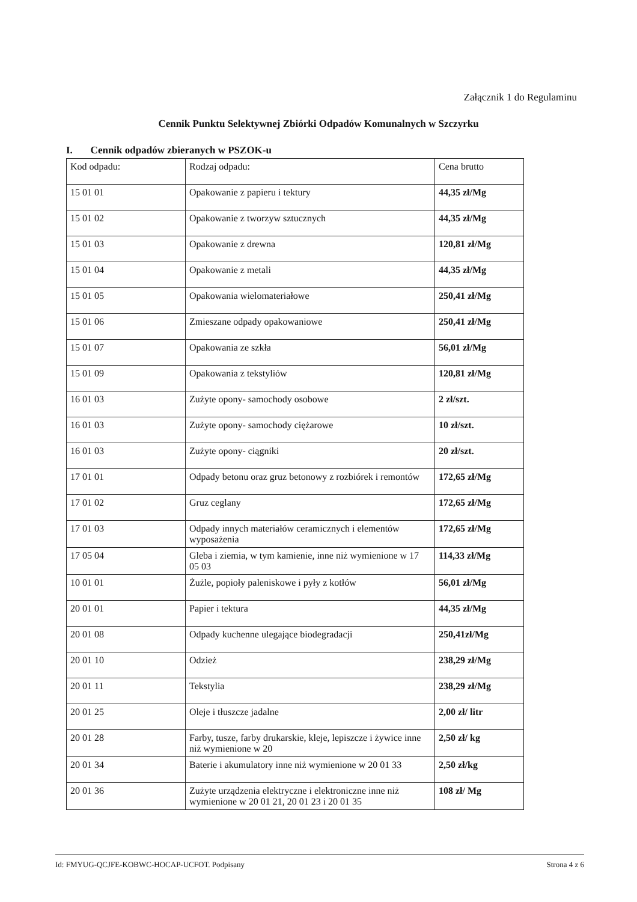Załącznik 1 do Regulaminu
Cennik Punktu Selektywnej Zbiórki Odpadów Komunalnych w Szczyrku
I. Cennik odpadów zbieranych w PSZOK-u
| Kod odpadu: | Rodzaj odpadu: | Cena brutto |
| --- | --- | --- |
| 15 01 01 | Opakowanie z papieru i tektury | 44,35 zł/Mg |
| 15 01 02 | Opakowanie z tworzyw sztucznych | 44,35 zł/Mg |
| 15 01 03 | Opakowanie z drewna | 120,81 zł/Mg |
| 15 01 04 | Opakowanie z metali | 44,35 zł/Mg |
| 15 01 05 | Opakowania wielomateriałowe | 250,41 zł/Mg |
| 15 01 06 | Zmieszane odpady opakowaniowe | 250,41 zł/Mg |
| 15 01 07 | Opakowania ze szkła | 56,01 zł/Mg |
| 15 01 09 | Opakowania z tekstyliów | 120,81 zł/Mg |
| 16 01 03 | Zużyte opony- samochody osobowe | 2 zł/szt. |
| 16 01 03 | Zużyte opony- samochody ciężarowe | 10 zł/szt. |
| 16 01 03 | Zużyte opony- ciągniki | 20 zł/szt. |
| 17 01 01 | Odpady betonu oraz gruz betonowy z rozbiórek i remontów | 172,65 zł/Mg |
| 17 01 02 | Gruz ceglany | 172,65 zł/Mg |
| 17 01 03 | Odpady innych materiałów ceramicznych i elementów wyposażenia | 172,65 zł/Mg |
| 17 05 04 | Gleba i ziemia, w tym kamienie, inne niż wymienione w 17 05 03 | 114,33 zł/Mg |
| 10 01 01 | Żużle, popioły paleniskowe i pyły z kotłów | 56,01 zł/Mg |
| 20 01 01 | Papier i tektura | 44,35 zł/Mg |
| 20 01 08 | Odpady kuchenne ulegające biodegradacji | 250,41zł/Mg |
| 20 01 10 | Odzież | 238,29 zł/Mg |
| 20 01 11 | Tekstylia | 238,29 zł/Mg |
| 20 01 25 | Oleje i tłuszcze jadalne | 2,00 zł/ litr |
| 20 01 28 | Farby, tusze, farby drukarskie, kleje, lepiszcze i żywice inne niż wymienione w 20 | 2,50 zł/ kg |
| 20 01 34 | Baterie i akumulatory inne niż wymienione w 20 01 33 | 2,50 zł/kg |
| 20 01 36 | Zużyte urządzenia elektryczne i elektroniczne inne niż wymienione w 20 01 21, 20 01 23 i 20 01 35 | 108 zł/ Mg |
Id: FMYUG-QCJFE-KOBWC-HOCAP-UCFOT. Podpisany Strona 4 z 6